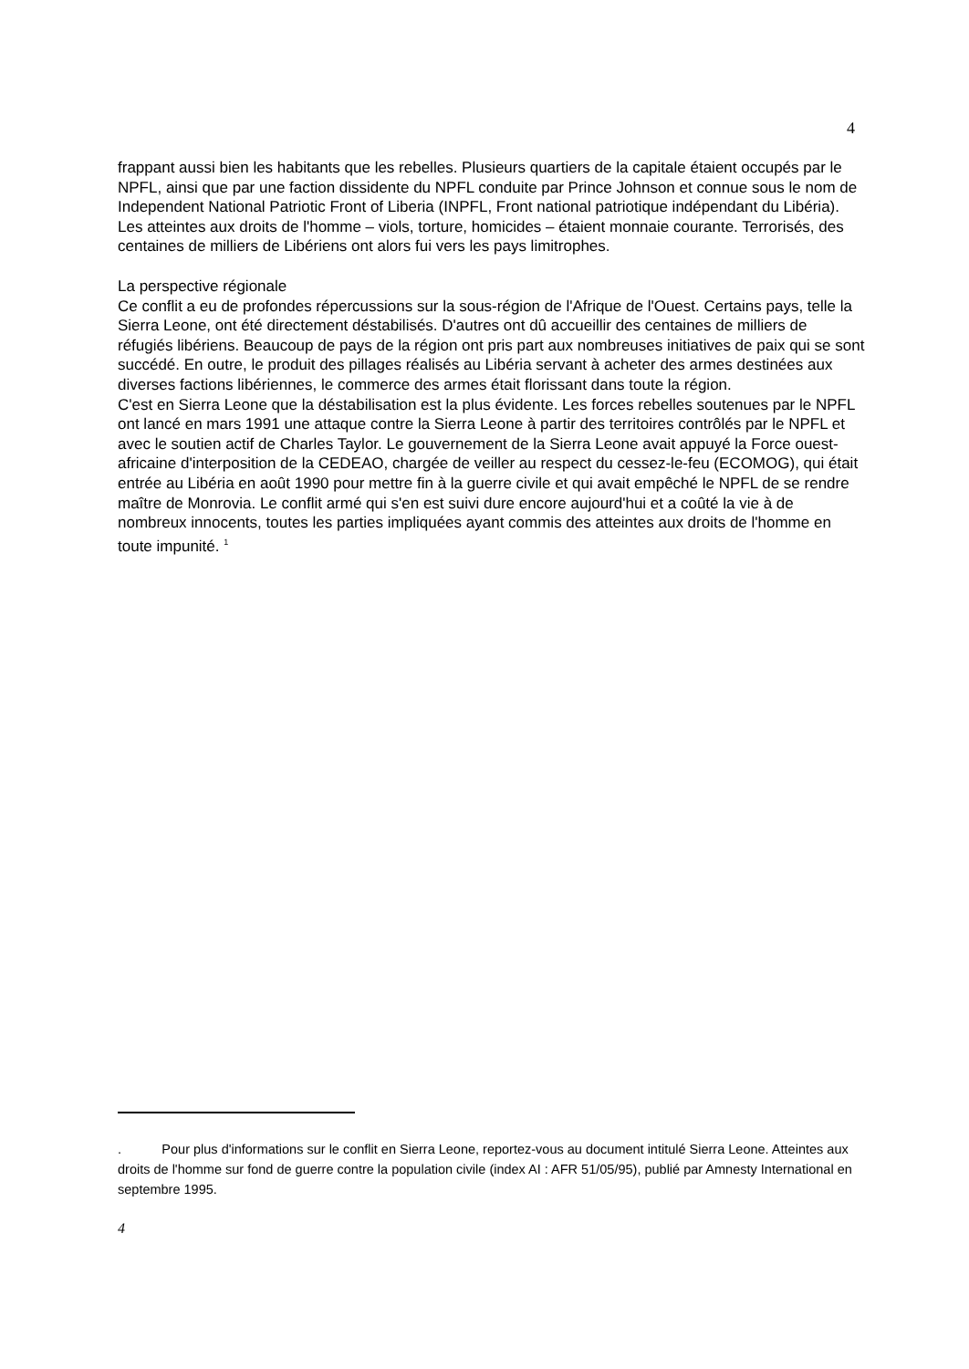4
frappant aussi bien les habitants que les rebelles. Plusieurs quartiers de la capitale étaient occupés par le NPFL, ainsi que par une faction dissidente du NPFL conduite par Prince Johnson et connue sous le nom de Independent National Patriotic Front of Liberia (INPFL, Front national patriotique indépendant du Libéria). Les atteintes aux droits de l'homme – viols, torture, homicides – étaient monnaie courante. Terrorisés, des centaines de milliers de Libériens ont alors fui vers les pays limitrophes.
La perspective régionale
Ce conflit a eu de profondes répercussions sur la sous-région de l'Afrique de l'Ouest. Certains pays, telle la Sierra Leone, ont été directement déstabilisés. D'autres ont dû accueillir des centaines de milliers de réfugiés libériens. Beaucoup de pays de la région ont pris part aux nombreuses initiatives de paix qui se sont succédé. En outre, le produit des pillages réalisés au Libéria servant à acheter des armes destinées aux diverses factions libériennes, le commerce des armes était florissant dans toute la région.
C'est en Sierra Leone que la déstabilisation est la plus évidente. Les forces rebelles soutenues par le NPFL ont lancé en mars 1991 une attaque contre la Sierra Leone à partir des territoires contrôlés par le NPFL et avec le soutien actif de Charles Taylor. Le gouvernement de la Sierra Leone avait appuyé la Force ouest-africaine d'interposition de la CEDEAO, chargée de veiller au respect du cessez-le-feu (ECOMOG), qui était entrée au Libéria en août 1990 pour mettre fin à la guerre civile et qui avait empêché le NPFL de se rendre maître de Monrovia. Le conflit armé qui s'en est suivi dure encore aujourd'hui et a coûté la vie à de nombreux innocents, toutes les parties impliquées ayant commis des atteintes aux droits de l'homme en toute impunité. <sup>1</sup>
. Pour plus d'informations sur le conflit en Sierra Leone, reportez-vous au document intitulé Sierra Leone. Atteintes aux droits de l'homme sur fond de guerre contre la population civile (index AI : AFR 51/05/95), publié par Amnesty International en septembre 1995.
4